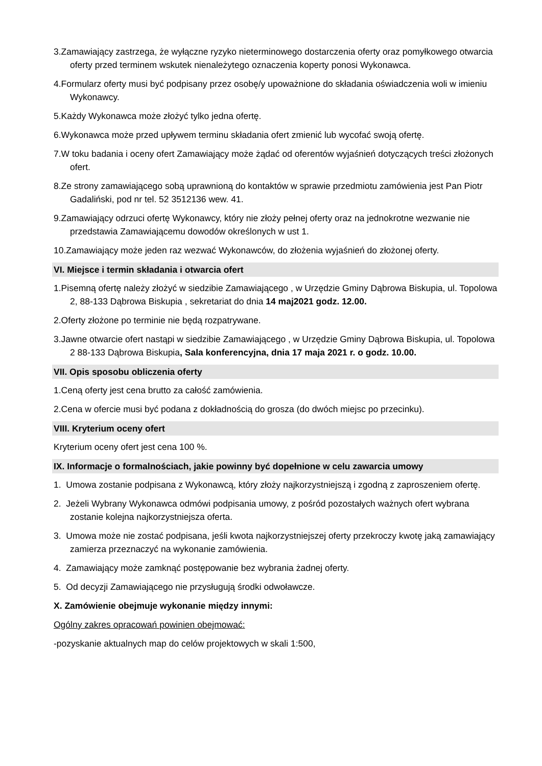3.Zamawiający zastrzega, że wyłączne ryzyko nieterminowego dostarczenia oferty oraz pomyłkowego otwarcia oferty przed terminem wskutek nienależytego oznaczenia koperty ponosi Wykonawca.
4.Formularz oferty musi być podpisany przez osobę/y upoważnione do składania oświadczenia woli w imieniu Wykonawcy.
5.Każdy Wykonawca może złożyć tylko jedna ofertę.
6.Wykonawca może przed upływem terminu składania ofert zmienić lub wycofać swoją ofertę.
7.W toku badania i oceny ofert Zamawiający może żądać od oferentów wyjaśnień dotyczących treści złożonych ofert.
8.Ze strony zamawiającego sobą uprawnioną do kontaktów w sprawie przedmiotu zamówienia jest Pan Piotr Gadaliński, pod nr tel. 52 3512136 wew. 41.
9.Zamawiający odrzuci ofertę Wykonawcy, który nie złoży pełnej oferty oraz na jednokrotne wezwanie nie przedstawia Zamawiającemu dowodów określonych w ust 1.
10.Zamawiający może jeden raz wezwać Wykonawców, do złożenia wyjaśnień do złożonej oferty.
VI. Miejsce i termin składania i otwarcia ofert
1.Pisemną ofertę należy złożyć w siedzibie Zamawiającego , w Urzędzie Gminy Dąbrowa Biskupia, ul. Topolowa 2, 88-133 Dąbrowa Biskupia , sekretariat do dnia 14 maj2021 godz. 12.00.
2.Oferty złożone po terminie nie będą rozpatrywane.
3.Jawne otwarcie ofert nastąpi w siedzibie Zamawiającego , w Urzędzie Gminy Dąbrowa Biskupia, ul. Topolowa 2 88-133 Dąbrowa Biskupia, Sala konferencyjna, dnia 17 maja 2021 r. o godz. 10.00.
VII. Opis sposobu obliczenia oferty
1.Ceną oferty jest cena brutto za całość zamówienia.
2.Cena w ofercie musi być podana z dokładnością do grosza (do dwóch miejsc po przecinku).
VIII. Kryterium oceny ofert
Kryterium oceny ofert jest cena 100 %.
IX. Informacje o formalnościach, jakie powinny być dopełnione w celu zawarcia umowy
1. Umowa zostanie podpisana z Wykonawcą, który złoży najkorzystniejszą i zgodną z zaproszeniem ofertę.
2. Jeżeli Wybrany Wykonawca odmówi podpisania umowy, z pośród pozostałych ważnych ofert wybrana zostanie kolejna najkorzystniejsza oferta.
3. Umowa może nie zostać podpisana, jeśli kwota najkorzystniejszej oferty przekroczy kwotę jaką zamawiający zamierza przeznaczyć na wykonanie zamówienia.
4. Zamawiający może zamknąć postępowanie bez wybrania żadnej oferty.
5. Od decyzji Zamawiającego nie przysługują środki odwoławcze.
X. Zamówienie obejmuje wykonanie między innymi:
Ogólny zakres opracowań powinien obejmować:
-pozyskanie aktualnych map do celów projektowych w skali 1:500,